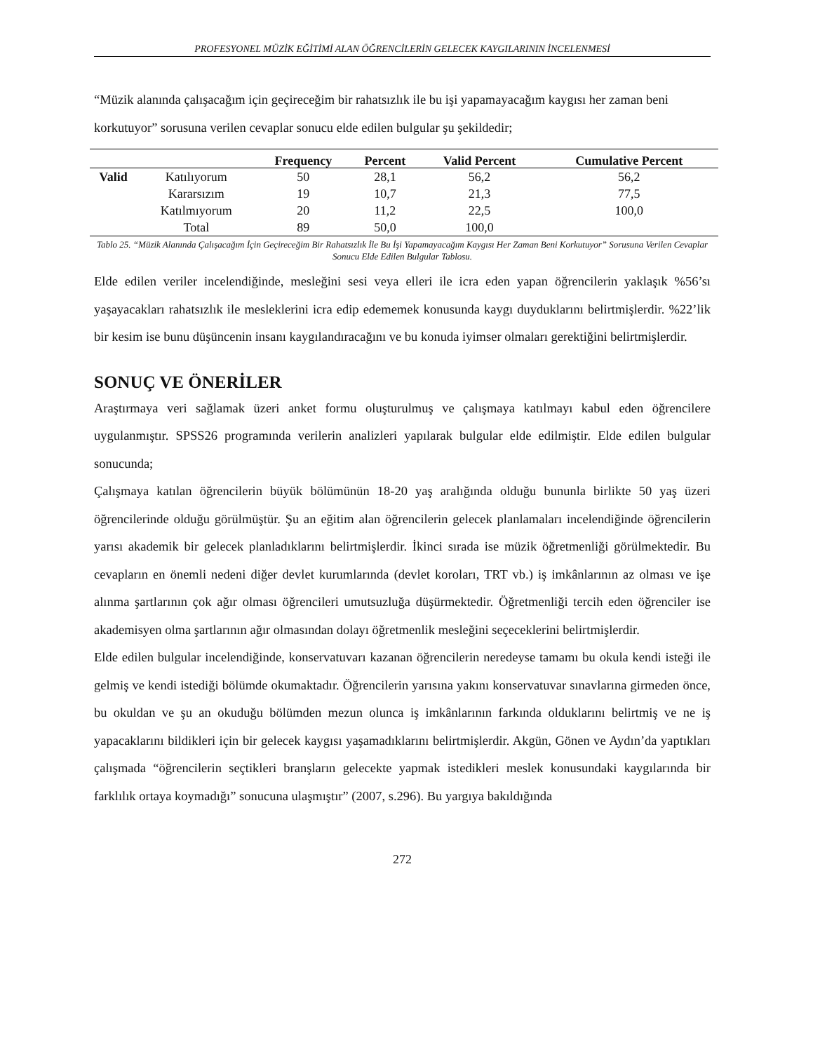PROFESYONEL MÜZİK EĞİTİMİ ALAN ÖĞRENCİLERİN GELECEK KAYGILARININ İNCELENMESİ
“Müzik alanında çalışacağım için geçireceğim bir rahatsızlık ile bu işi yapamayacağım kaygısı her zaman beni korkutuyor” sorusuna verilen cevaplar sonucu elde edilen bulgular şu şekildedir;
| | | Frequency | Percent | Valid Percent | Cumulative Percent |
| --- | --- | --- | --- | --- | --- |
| Valid | Katılıyorum | 50 | 28,1 | 56,2 | 56,2 |
| | Kararsızım | 19 | 10,7 | 21,3 | 77,5 |
| | Katılmıyorum | 20 | 11,2 | 22,5 | 100,0 |
| | Total | 89 | 50,0 | 100,0 | |
Tablo 25. “Müzik Alanında Çalışacağım İçin Geçireceğim Bir Rahatsızlık İle Bu İşi Yapamayacağım Kaygısı Her Zaman Beni Korkutuyor” Sorusuna Verilen Cevaplar Sonucu Elde Edilen Bulgular Tablosu.
Elde edilen veriler incelendiğinde, mesleğini sesi veya elleri ile icra eden yapan öğrencilerin yaklaşık %56’sı yaşayacakları rahatsızlık ile mesleklerini icra edip edememek konusunda kaygı duyduklarını belirtmişlerdir. %22’lik bir kesim ise bunu düşüncenin insanı kaygılandıracağını ve bu konuda iyimser olmaları gerektiğini belirtmişlerdir.
SONUÇ VE ÖNERİLER
Araştırmaya veri sağlamak üzeri anket formu oluşturulmuş ve çalışmaya katılmayı kabul eden öğrencilere uygulanmıştır. SPSS26 programında verilerin analizleri yapılarak bulgular elde edilmiştir. Elde edilen bulgular sonucunda;
Çalışmaya katılan öğrencilerin büyük bölümünün 18-20 yaş aralığında olduğu bununla birlikte 50 yaş üzeri öğrencilerinde olduğu görülmüştür. Şu an eğitim alan öğrencilerin gelecek planlamaları incelendiğinde öğrencilerin yarısı akademik bir gelecek planladıklarını belirtmişlerdir. İkinci sırada ise müzik öğretmenliği görülmektedir. Bu cevapların en önemli nedeni diğer devlet kurumlarında (devlet koroları, TRT vb.) iş imkânlarının az olması ve işe alınma şartlarının çok ağır olması öğrencileri umutsuzluğa düşürmektedir. Öğretmenliği tercih eden öğrenciler ise akademisyen olma şartlarının ağır olmasından dolayı öğretmenlik mesleğini seçeceklerini belirtmişlerdir.
Elde edilen bulgular incelendiğinde, konservatuvarı kazanan öğrencilerin neredeyse tamamı bu okula kendi isteği ile gelmiş ve kendi istediği bölümde okumaktadır. Öğrencilerin yarısına yakını konservatuvar sınavlarına girmeden önce, bu okuldan ve şu an okuduğu bölümden mezun olunca iş imkânlarının farkında olduklarını belirtmiş ve ne iş yapacaklarını bildikleri için bir gelecek kaygısı yaşamadıklarını belirtmişlerdir. Akgün, Gönen ve Aydın’da yaptıkları çalışmada “öğrencilerin seçtikleri branşların gelecekte yapmak istedikleri meslek konusundaki kaygılarında bir farklılık ortaya koymadığı” sonucuna ulaşmıştır” (2007, s.296). Bu yargıya bakıldığında
272